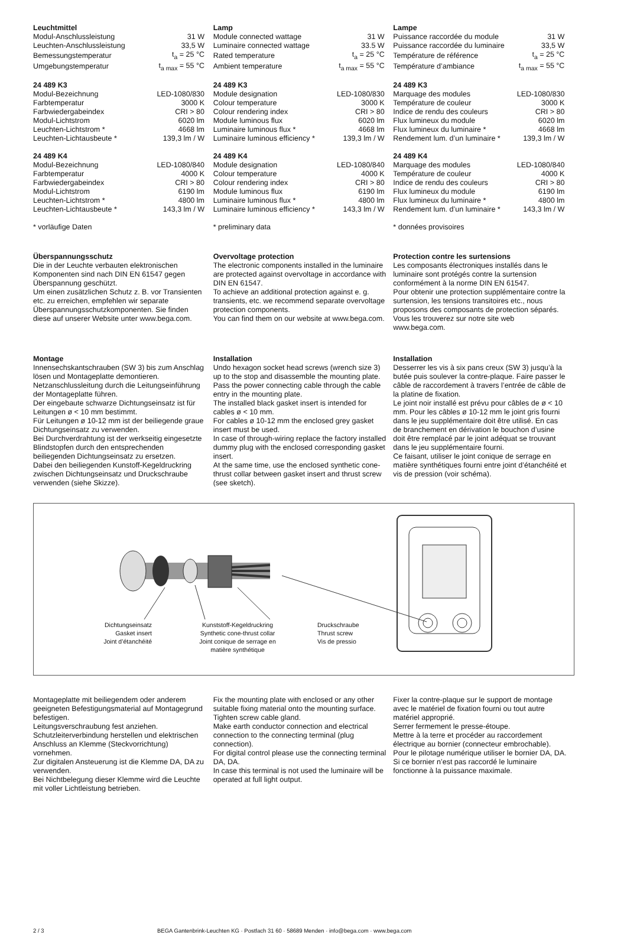Leuchtmittel
| Modul-Anschlussleistung | 31 W |
| Leuchten-Anschlussleistung | 33,5 W |
| Bemessungstemperatur | t<sub>a</sub> = 25 °C |
| Umgebungstemperatur | t<sub>a max</sub> = 55 °C |
24 489 K3
| Modul-Bezeichnung | LED-1080/830 |
| Farbtemperatur | 3000 K |
| Farbwiedergabeindex | CRI > 80 |
| Modul-Lichtstrom | 6020 lm |
| Leuchten-Lichtstrom * | 4668 lm |
| Leuchten-Lichtausbeute * | 139,3 lm / W |
24 489 K4
| Modul-Bezeichnung | LED-1080/840 |
| Farbtemperatur | 4000 K |
| Farbwiedergabeindex | CRI > 80 |
| Modul-Lichtstrom | 6190 lm |
| Leuchten-Lichtstrom * | 4800 lm |
| Leuchten-Lichtausbeute * | 143,3 lm / W |
* vorläufige Daten
Lamp
| Module connected wattage | 31 W |
| Luminaire connected wattage | 33.5 W |
| Rated temperature | t<sub>a</sub> = 25 °C |
| Ambient temperature | t<sub>a max</sub> = 55 °C |
24 489 K3
| Module designation | LED-1080/830 |
| Colour temperature | 3000 K |
| Colour rendering index | CRI > 80 |
| Module luminous flux | 6020 lm |
| Luminaire luminous flux * | 4668 lm |
| Luminaire luminous efficiency * | 139,3 lm / W |
24 489 K4
| Module designation | LED-1080/840 |
| Colour temperature | 4000 K |
| Colour rendering index | CRI > 80 |
| Module luminous flux | 6190 lm |
| Luminaire luminous flux * | 4800 lm |
| Luminaire luminous efficiency * | 143,3 lm / W |
* preliminary data
Lampe
| Puissance raccordée du module | 31 W |
| Puissance raccordée du luminaire | 33,5 W |
| Température de référence | t<sub>a</sub> = 25 °C |
| Température d’ambiance | t<sub>a max</sub> = 55 °C |
24 489 K3
| Marquage des modules | LED-1080/830 |
| Température de couleur | 3000 K |
| Indice de rendu des couleurs | CRI > 80 |
| Flux lumineux du module | 6020 lm |
| Flux lumineux du luminaire * | 4668 lm |
| Rendement lum. d’un luminaire * | 139,3 lm / W |
24 489 K4
| Marquage des modules | LED-1080/840 |
| Température de couleur | 4000 K |
| Indice de rendu des couleurs | CRI > 80 |
| Flux lumineux du module | 6190 lm |
| Flux lumineux du luminaire * | 4800 lm |
| Rendement lum. d’un luminaire * | 143,3 lm / W |
* données provisoires
Überspannungsschutz
Die in der Leuchte verbauten elektronischen Komponenten sind nach DIN EN 61547 gegen Überspannung geschützt.
Um einen zusätzlichen Schutz z. B. vor Transienten etc. zu erreichen, empfehlen wir separate Überspannungsschutzkomponenten. Sie finden diese auf unserer Website unter www.bega.com.
Overvoltage protection
The electronic components installed in the luminaire are protected against overvoltage in accordance with DIN EN 61547.
To achieve an additional protection against e. g. transients, etc. we recommend separate overvoltage protection components.
You can find them on our website at www.bega.com.
Protection contre les surtensions
Les composants électroniques installés dans le luminaire sont protégés contre la surtension conformément à la norme DIN EN 61547.
Pour obtenir une protection supplémentaire contre la surtension, les tensions transitoires etc., nous proposons des composants de protection séparés. Vous les trouverez sur notre site web www.bega.com.
Montage
Innensechskantschrauben (SW 3) bis zum Anschlag lösen und Montageplatte demontieren.
Netzanschlussleitung durch die Leitungs­einführung der Montageplatte führen.
Der eingebaute schwarze Dichtungseinsatz ist für Leitungen ø < 10 mm bestimmt.
Für Leitungen ø 10-12 mm ist der beiliegende graue Dichtungseinsatz zu verwenden.
Bei Durchverdrahtung ist der werkseitig einge­setzte Blindstopfen durch den entsprechenden beiliegenden Dichtungseinsatz zu ersetzen.
Dabei den beiliegenden Kunstoff-Kegeldruckring zwischen Dichtungseinsatz und Druckschraube verwenden (siehe Skizze).
Installation
Undo hexagon socket head screws (wrench size 3) up to the stop and disassemble the mounting plate.
Pass the power connecting cable through the cable entry in the mounting plate.
The installed black gasket insert is intended for cables ø < 10 mm.
For cables ø 10-12 mm the enclosed grey gasket insert must be used.
In case of through-wiring replace the factory installed dummy plug with the enclosed corresponding gasket insert.
At the same time, use the enclosed synthetic cone-thrust collar between gasket insert and thrust screw (see sketch).
Installation
Desserrer les vis à six pans creux (SW 3) jusqu’à la butée puis soulever la contre-plaque. Faire passer le câble de raccordement à travers l’entrée de câble de la platine de fixation.
Le joint noir installé est prévu pour câbles de ø < 10 mm. Pour les câbles ø 10-12 mm le joint gris fourni dans le jeu supplémentaire doit être utilisé. En cas de branchement en dérivation le bouchon d’usine doit être remplacé par le joint adéquat se trouvant dans le jeu supplémentaire fourni.
Ce faisant, utiliser le joint conique de serrage en matière synthétiques fourni entre joint d’étanchéité et vis de pression (voir schéma).
Dichtungseinsatz
Gasket insert
Joint d’étanchéité
Kunststoff-Kegeldruckring
Synthetic cone-thrust collar
Joint conique de serrage en
matière synthétique
Druckschraube
Thrust screw
Vis de pressio
Montageplatte mit beiliegendem oder anderem geeigneten Befestigungsmaterial auf Montagegrund befestigen.
Leitungsverschraubung fest anziehen.
Schutzleiterverbindung herstellen und elektrischen Anschluss an Klemme (Steckvorrichtung) vornehmen.
Zur digitalen Ansteuerung ist die Klemme DA, DA zu verwenden.
Bei Nichtbelegung dieser Klemme wird die Leuchte mit voller Lichtleistung betrieben.
Fix the mounting plate with enclosed or any other suitable fixing material onto the mounting surface.
Tighten screw cable gland.
Make earth conductor connection and electrical connection to the connecting terminal (plug connection).
For digital control please use the connecting terminal DA, DA.
In case this terminal is not used the luminaire will be operated at full light output.
Fixer la contre-plaque sur le support de montage avec le matériel de fixation fourni ou tout autre matériel approprié.
Serrer fermement le presse-étoupe.
Mettre à la terre et procéder au raccordement électrique au bornier (connecteur embrochable).
Pour le pilotage numérique utiliser le bornier DA, DA.
Si ce bornier n’est pas raccordé le luminaire fonctionne à la puissance maximale.
2 / 3 BEGA Gantenbrink-Leuchten KG · Postfach 31 60 · 58689 Menden · info@bega.com · www.bega.com